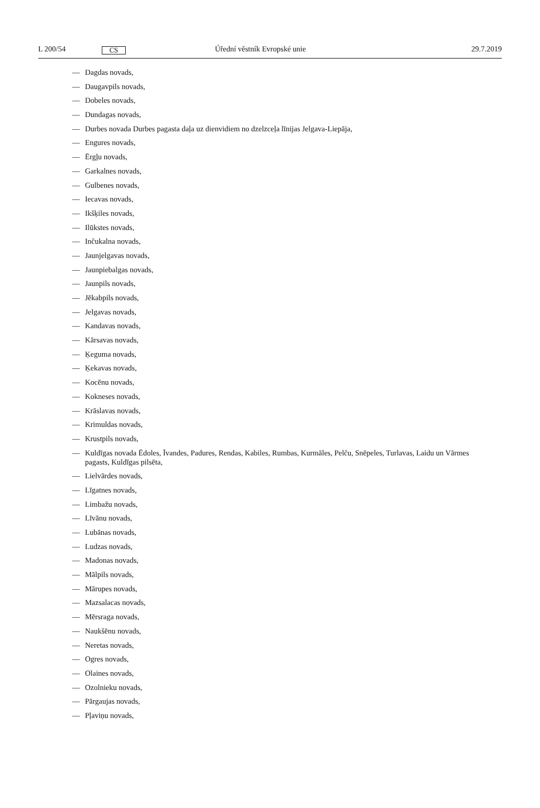L 200/54
CS
Úřední věstník Evropské unie 29.7.2019
— Dagdas novads,
— Daugavpils novads,
— Dobeles novads,
— Dundagas novads,
— Durbes novada Durbes pagasta daļa uz dienvidiem no dzelzceļa līnijas Jelgava-Liepāja,
— Engures novads,
— Ērgļu novads,
— Garkalnes novads,
— Gulbenes novads,
— Iecavas novads,
— Ikšķiles novads,
— Ilūkstes novads,
— Inčukalna novads,
— Jaunjelgavas novads,
— Jaunpiebalgas novads,
— Jaunpils novads,
— Jēkabpils novads,
— Jelgavas novads,
— Kandavas novads,
— Kārsavas novads,
— Ķeguma novads,
— Ķekavas novads,
— Kocēnu novads,
— Kokneses novads,
— Krāslavas novads,
— Krimuldas novads,
— Krustpils novads,
— Kuldīgas novada Ēdoles, Īvandes, Padures, Rendas, Kabiles, Rumbas, Kurmāles, Pelču, Snēpeles, Turlavas, Laidu un Vārmes pagasts, Kuldīgas pilsēta,
— Lielvārdes novads,
— Līgatnes novads,
— Limbažu novads,
— Līvānu novads,
— Lubānas novads,
— Ludzas novads,
— Madonas novads,
— Mālpils novads,
— Mārupes novads,
— Mazsalacas novads,
— Mērsraga novads,
— Naukšēnu novads,
— Neretas novads,
— Ogres novads,
— Olaines novads,
— Ozolnieku novads,
— Pārgaujas novads,
— Pļaviņu novads,